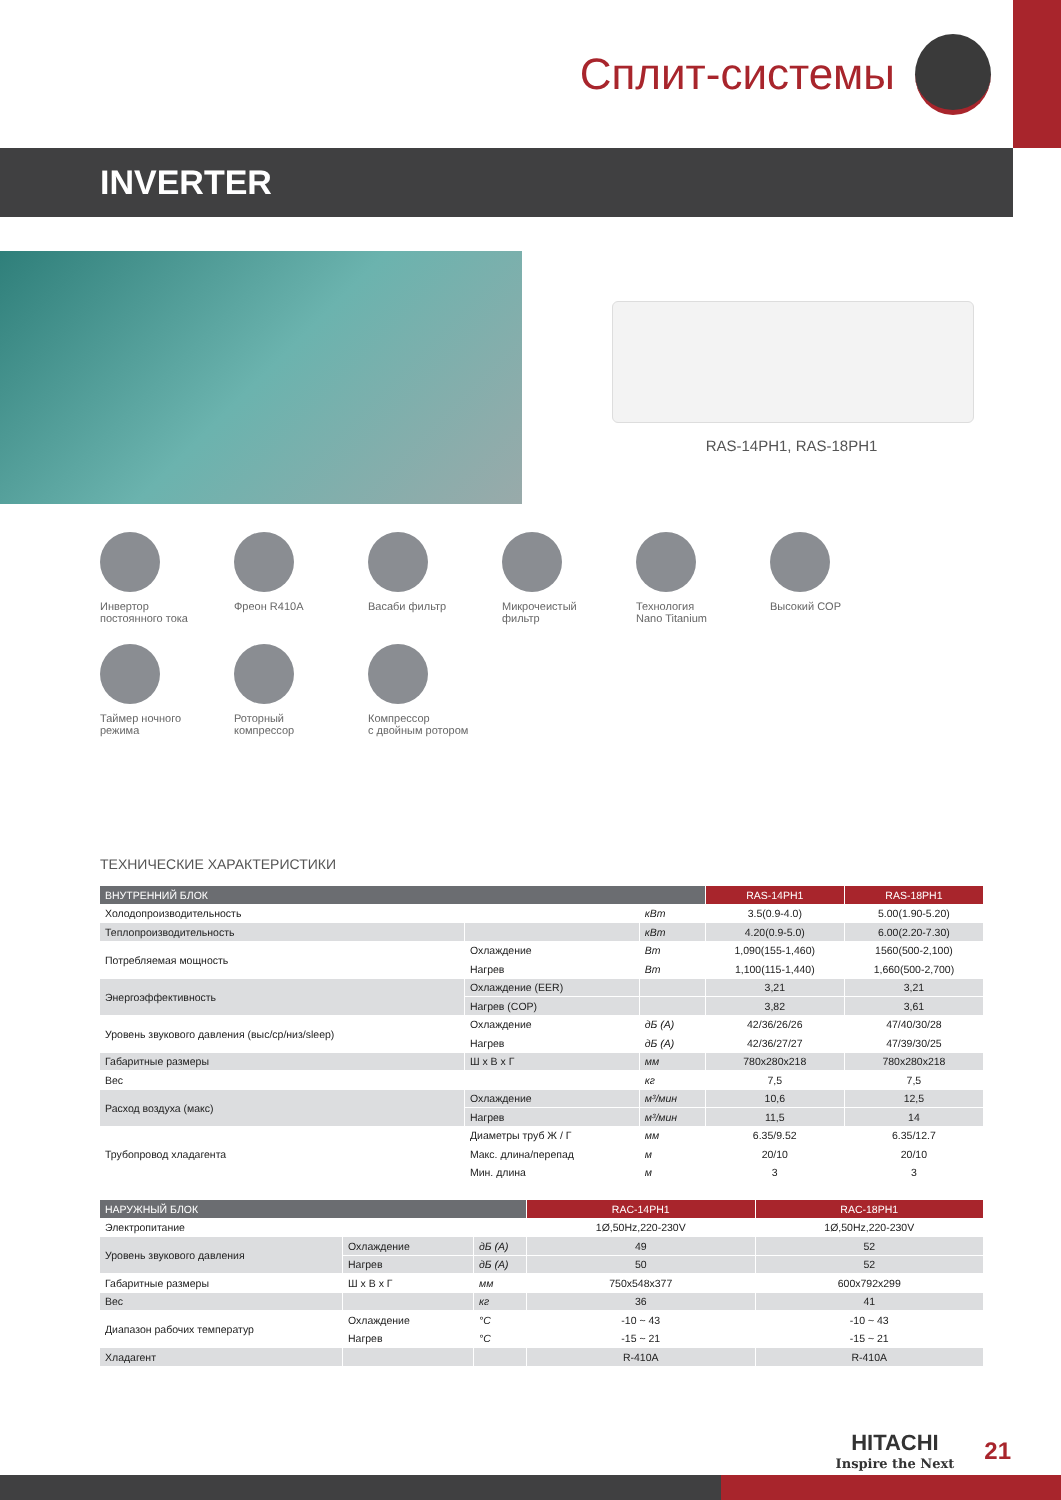Сплит-системы
INVERTER
RAS-14PH1, RAS-18PH1
Инвертор
постоянного тока
Фреон R410A
Васаби фильтр
Микрочеистый
фильтр
Технология
Nano Titanium
Высокий COP
Таймер ночного
режима
Роторный
компрессор
Компрессор
с двойным ротором
ТЕХНИЧЕСКИЕ ХАРАКТЕРИСТИКИ
| ВНУТРЕННИЙ БЛОК | | | RAS-14PH1 | RAS-18PH1 |
| --- | --- | --- | --- | --- |
| Холодопроизводительность | | кВт | 3.5(0.9-4.0) | 5.00(1.90-5.20) |
| Теплопроизводительность | | кВт | 4.20(0.9-5.0) | 6.00(2.20-7.30) |
| Потребляемая мощность | Охлаждение | Вт | 1,090(155-1,460) | 1560(500-2,100) |
| | Нагрев | Вт | 1,100(115-1,440) | 1,660(500-2,700) |
| Энергоэффективность | Охлаждение (EER) | | 3,21 | 3,21 |
| | Нагрев (COP) | | 3,82 | 3,61 |
| Уровень звукового давления (выс/ср/низ/sleep) | Охлаждение | дБ (А) | 42/36/26/26 | 47/40/30/28 |
| | Нагрев | дБ (А) | 42/36/27/27 | 47/39/30/25 |
| Габаритные размеры | Ш х В х Г | мм | 780x280x218 | 780x280x218 |
| Вес | | кг | 7,5 | 7,5 |
| Расход воздуха (макс) | Охлаждение | м³/мин | 10,6 | 12,5 |
| | Нагрев | м³/мин | 11,5 | 14 |
| Трубопровод хладагента | Диаметры труб Ж / Г | мм | 6.35/9.52 | 6.35/12.7 |
| | Макс. длина/перепад | м | 20/10 | 20/10 |
| | Мин. длина | м | 3 | 3 |
| НАРУЖНЫЙ БЛОК | | | RAC-14PH1 | RAC-18PH1 |
| --- | --- | --- | --- | --- |
| Электропитание | | | 1Ø,50Hz,220-230V | 1Ø,50Hz,220-230V |
| Уровень звукового давления | Охлаждение | дБ (А) | 49 | 52 |
| | Нагрев | дБ (А) | 50 | 52 |
| Габаритные размеры | Ш х В х Г | мм | 750x548x377 | 600x792x299 |
| Вес | | кг | 36 | 41 |
| Диапазон рабочих температур | Охлаждение | °C | -10 ~ 43 | -10 ~ 43 |
| | Нагрев | °C | -15 ~ 21 | -15 ~ 21 |
| Хладагент | | | R-410A | R-410A |
HITACHI
Inspire the Next
21